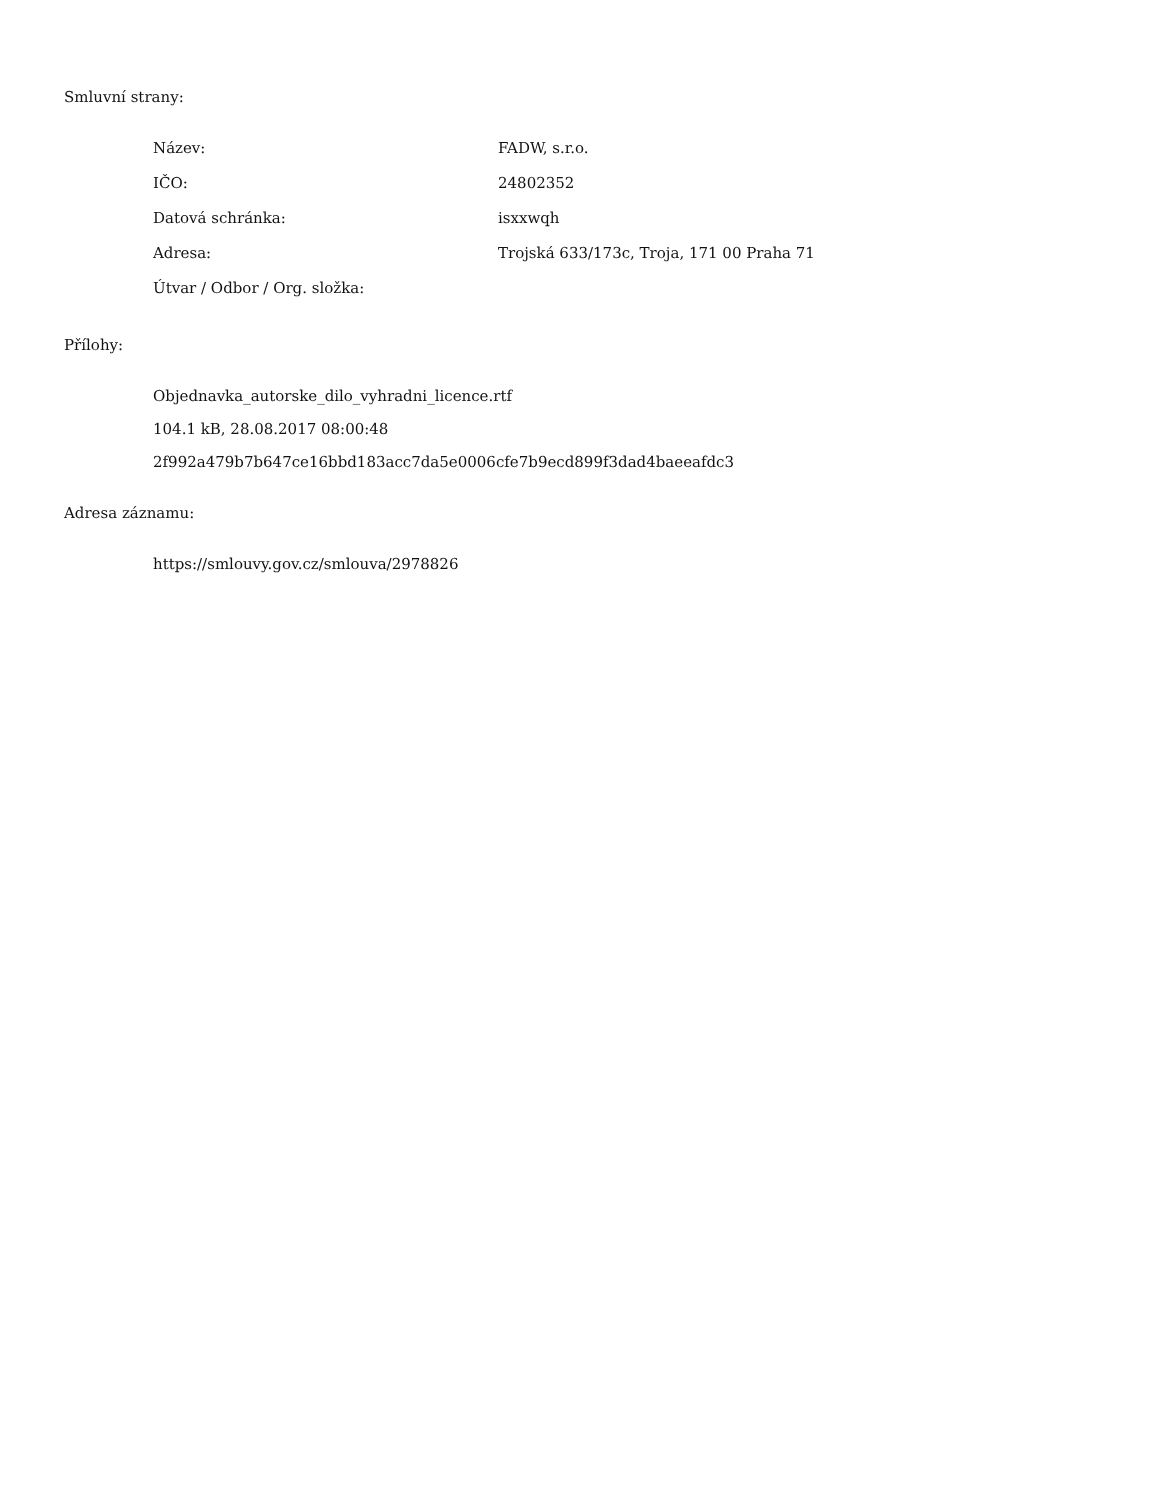Smluvní strany:
| Název: | FADW, s.r.o. |
| IČO: | 24802352 |
| Datová schránka: | isxxwqh |
| Adresa: | Trojská 633/173c, Troja, 171 00 Praha 71 |
| Útvar / Odbor / Org. složka: | |
Přílohy:
Objednavka_autorske_dilo_vyhradni_licence.rtf
104.1 kB, 28.08.2017 08:00:48
2f992a479b7b647ce16bbd183acc7da5e0006cfe7b9ecd899f3dad4baeeafdc3
Adresa záznamu:
https://smlouvy.gov.cz/smlouva/2978826